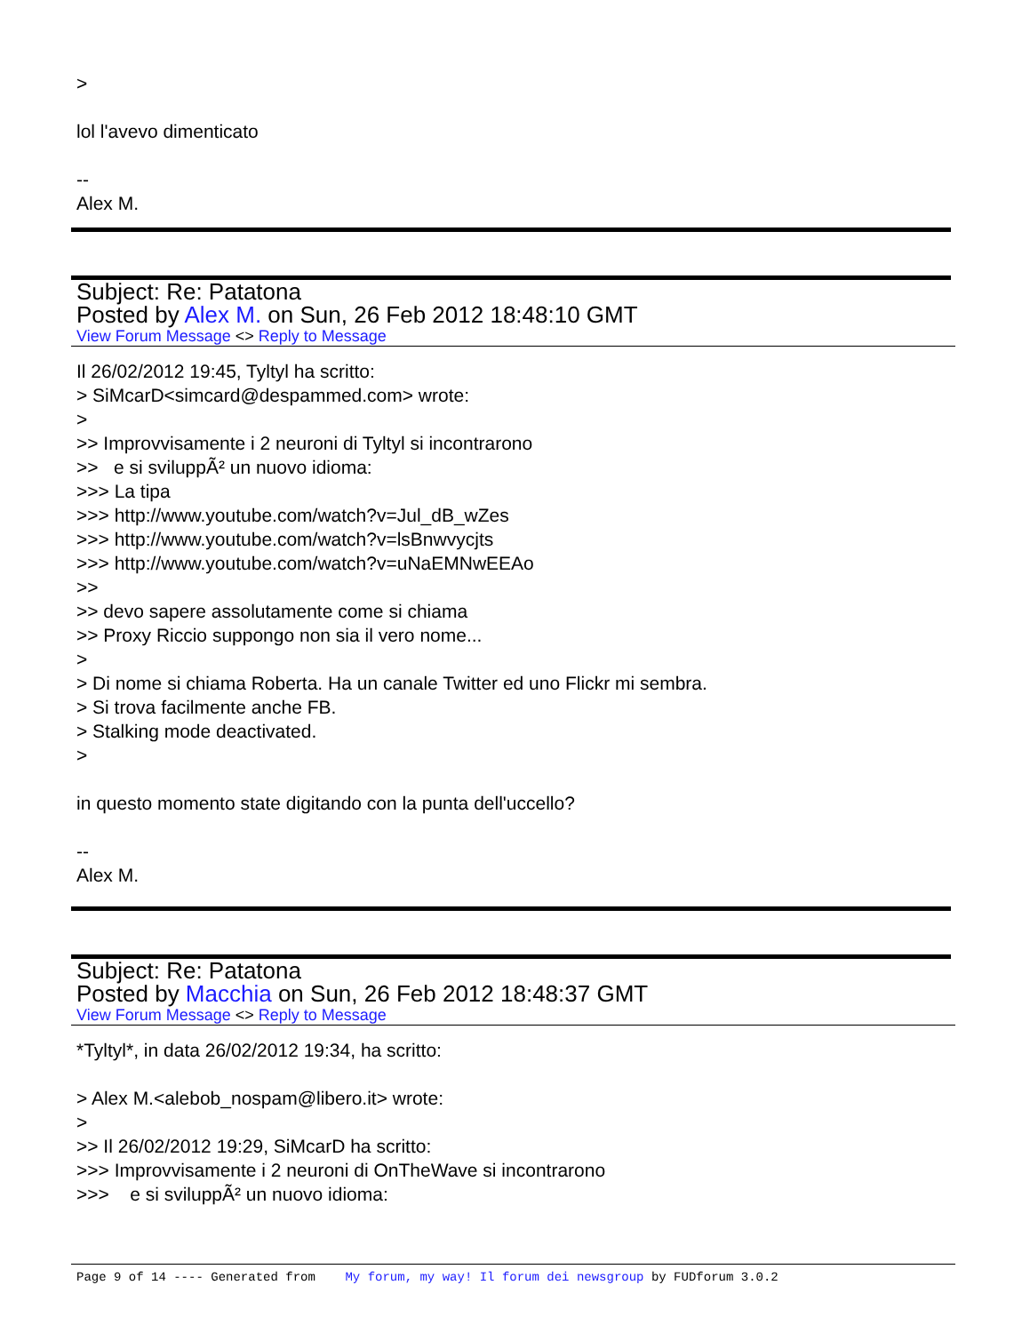>
lol l'avevo dimenticato
--
Alex M.
Subject: Re: Patatona
Posted by Alex M. on Sun, 26 Feb 2012 18:48:10 GMT
View Forum Message <> Reply to Message
Il 26/02/2012 19:45, Tyltyl ha scritto:
> SiMcarD<simcard@despammed.com> wrote:
>
>> Improvvisamente i 2 neuroni di Tyltyl si incontrarono
>> e si sviluppÃ² un nuovo idioma:
>>> La tipa
>>> http://www.youtube.com/watch?v=Jul_dB_wZes
>>> http://www.youtube.com/watch?v=lsBnwvycjts
>>> http://www.youtube.com/watch?v=uNaEMNwEEAo
>>
>> devo sapere assolutamente come si chiama
>> Proxy Riccio suppongo non sia il vero nome...
>
> Di nome si chiama Roberta. Ha un canale Twitter ed uno Flickr mi sembra.
> Si trova facilmente anche FB.
> Stalking mode deactivated.
>
in questo momento state digitando con la punta dell'uccello?
--
Alex M.
Subject: Re: Patatona
Posted by Macchia on Sun, 26 Feb 2012 18:48:37 GMT
View Forum Message <> Reply to Message
*Tyltyl*, in data 26/02/2012 19:34, ha scritto:
> Alex M.<alebob_nospam@libero.it> wrote:
>
>> Il 26/02/2012 19:29, SiMcarD ha scritto:
>>> Improvvisamente i 2 neuroni di OnTheWave si incontrarono
>>> e si sviluppÃ² un nuovo idioma:
Page 9 of 14 ---- Generated from My forum, my way! Il forum dei newsgroup by FUDforum 3.0.2